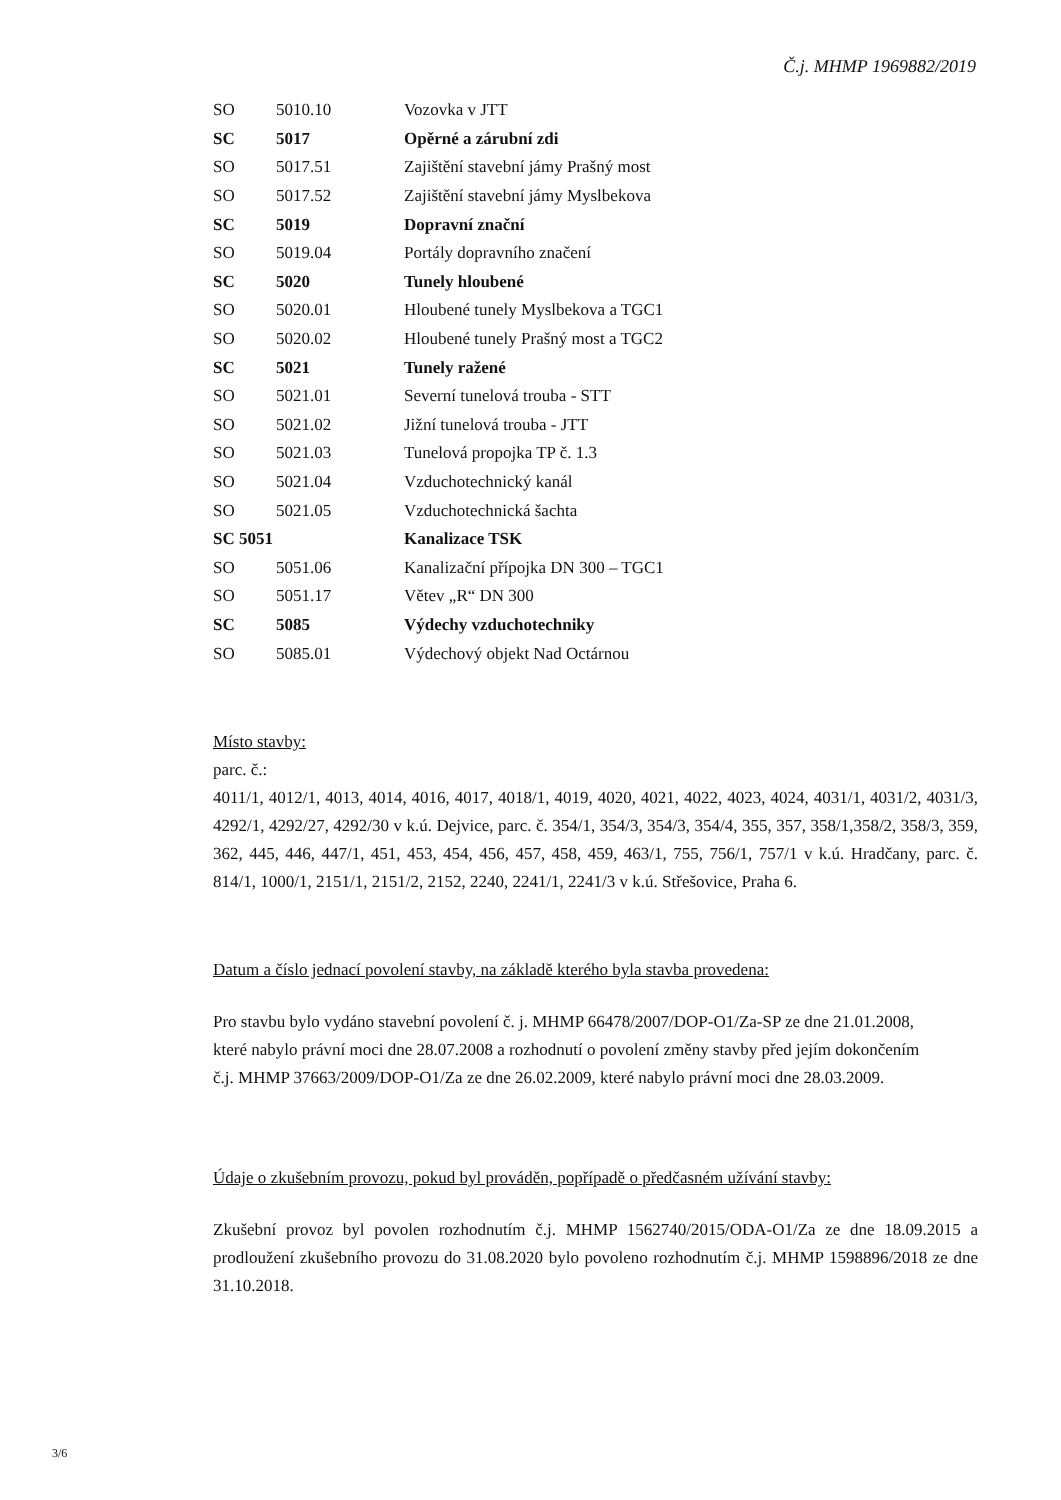Č.j. MHMP 1969882/2019
| SO | 5010.10 | Vozovka v JTT |
| SC | 5017 | Opěrné a zárubní zdi |
| SO | 5017.51 | Zajištění stavební jámy Prašný most |
| SO | 5017.52 | Zajištění stavební jámy Myslbekova |
| SC | 5019 | Dopravní znační |
| SO | 5019.04 | Portály dopravního značení |
| SC | 5020 | Tunely hloubené |
| SO | 5020.01 | Hloubené tunely Myslbekova a TGC1 |
| SO | 5020.02 | Hloubené tunely Prašný most a TGC2 |
| SC | 5021 | Tunely ražené |
| SO | 5021.01 | Severní tunelová trouba - STT |
| SO | 5021.02 | Jižní tunelová trouba - JTT |
| SO | 5021.03 | Tunelová propojka TP č. 1.3 |
| SO | 5021.04 | Vzduchotechnický kanál |
| SO | 5021.05 | Vzduchotechnická šachta |
| SC 5051 | | Kanalizace TSK |
| SO | 5051.06 | Kanalizační přípojka DN 300 – TGC1 |
| SO | 5051.17 | Větev „R“ DN 300 |
| SC | 5085 | Výdechy vzduchotechniky |
| SO | 5085.01 | Výdechový objekt Nad Octárnou |
Místo stavby:
parc. č.:
4011/1, 4012/1, 4013, 4014, 4016, 4017, 4018/1, 4019, 4020, 4021, 4022, 4023, 4024, 4031/1, 4031/2, 4031/3, 4292/1, 4292/27, 4292/30 v k.ú. Dejvice, parc. č. 354/1, 354/3, 354/3, 354/4, 355, 357, 358/1,358/2, 358/3, 359, 362, 445, 446, 447/1, 451, 453, 454, 456, 457, 458, 459, 463/1, 755, 756/1, 757/1 v k.ú. Hradčany, parc. č. 814/1, 1000/1, 2151/1, 2151/2, 2152, 2240, 2241/1, 2241/3 v k.ú. Střešovice, Praha 6.
Datum a číslo jednací povolení stavby, na základě kterého byla stavba provedena:
Pro stavbu bylo vydáno stavební povolení č. j. MHMP 66478/2007/DOP-O1/Za-SP ze dne 21.01.2008, které nabylo právní moci dne 28.07.2008 a rozhodnutí o povolení změny stavby před jejím dokončením č.j. MHMP 37663/2009/DOP-O1/Za ze dne 26.02.2009, které nabylo právní moci dne 28.03.2009.
Údaje o zkušebním provozu, pokud byl prováděn, popřípadě o předčasném užívání stavby:
Zkušební provoz byl povolen rozhodnutím č.j. MHMP 1562740/2015/ODA-O1/Za ze dne 18.09.2015 a prodloužení zkušebního provozu do 31.08.2020 bylo povoleno rozhodnutím č.j. MHMP 1598896/2018 ze dne 31.10.2018.
3/6